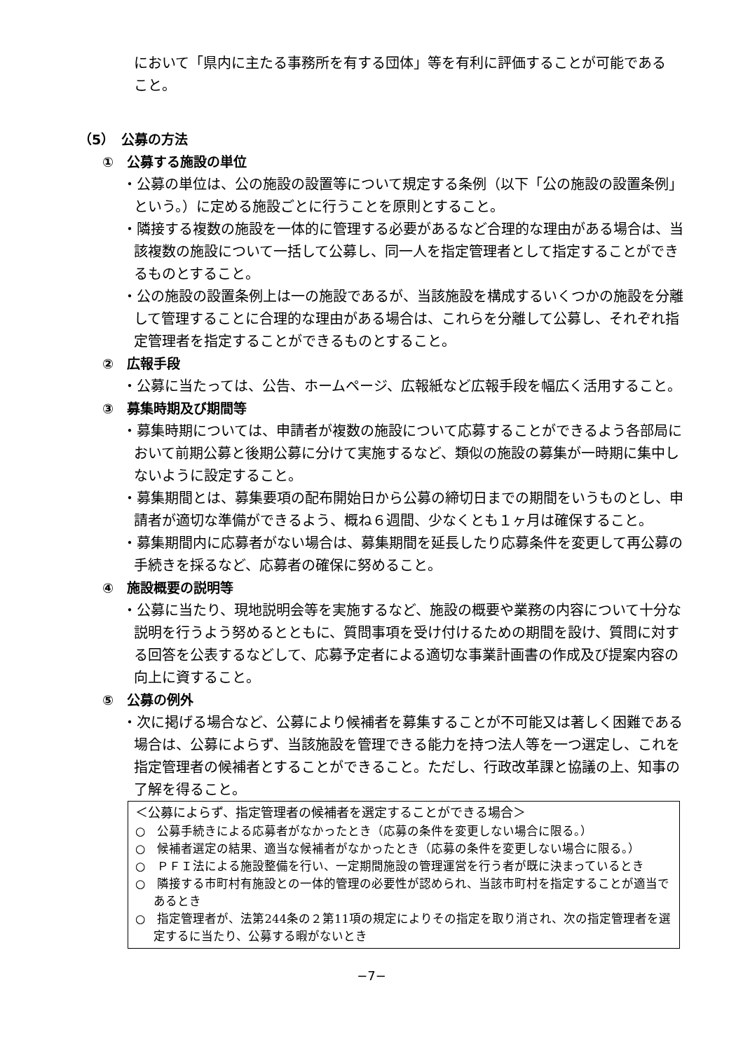において「県内に主たる事務所を有する団体」等を有利に評価することが可能であること。
（5）　公募の方法
①　公募する施設の単位
・公募の単位は、公の施設の設置等について規定する条例（以下「公の施設の設置条例」という。）に定める施設ごとに行うことを原則とすること。
・隣接する複数の施設を一体的に管理する必要があるなど合理的な理由がある場合は、当該複数の施設について一括して公募し、同一人を指定管理者として指定することができるものとすること。
・公の施設の設置条例上は一の施設であるが、当該施設を構成するいくつかの施設を分離して管理することに合理的な理由がある場合は、これらを分離して公募し、それぞれ指定管理者を指定することができるものとすること。
②　広報手段
・公募に当たっては、公告、ホームページ、広報紙など広報手段を幅広く活用すること。
③　募集時期及び期間等
・募集時期については、申請者が複数の施設について応募することができるよう各部局において前期公募と後期公募に分けて実施するなど、類似の施設の募集が一時期に集中しないように設定すること。
・募集期間とは、募集要項の配布開始日から公募の締切日までの期間をいうものとし、申請者が適切な準備ができるよう、概ね６週間、少なくとも１ヶ月は確保すること。
・募集期間内に応募者がない場合は、募集期間を延長したり応募条件を変更して再公募の手続きを採るなど、応募者の確保に努めること。
④　施設概要の説明等
・公募に当たり、現地説明会等を実施するなど、施設の概要や業務の内容について十分な説明を行うよう努めるとともに、質問事項を受け付けるための期間を設け、質問に対する回答を公表するなどして、応募予定者による適切な事業計画書の作成及び提案内容の向上に資すること。
⑤　公募の例外
・次に掲げる場合など、公募により候補者を募集することが不可能又は著しく困難である場合は、公募によらず、当該施設を管理できる能力を持つ法人等を一つ選定し、これを指定管理者の候補者とすることができること。ただし、行政改革課と協議の上、知事の了解を得ること。
＜公募によらず、指定管理者の候補者を選定することができる場合＞
○　公募手続きによる応募者がなかったとき（応募の条件を変更しない場合に限る。）
○　候補者選定の結果、適当な候補者がなかったとき（応募の条件を変更しない場合に限る。）
○　ＰＦＩ法による施設整備を行い、一定期間施設の管理運営を行う者が既に決まっているとき
○　隣接する市町村有施設との一体的管理の必要性が認められ、当該市町村を指定することが適当であるとき
○　指定管理者が、法第244条の２第11項の規定によりその指定を取り消され、次の指定管理者を選定するに当たり、公募する暇がないとき
−7−